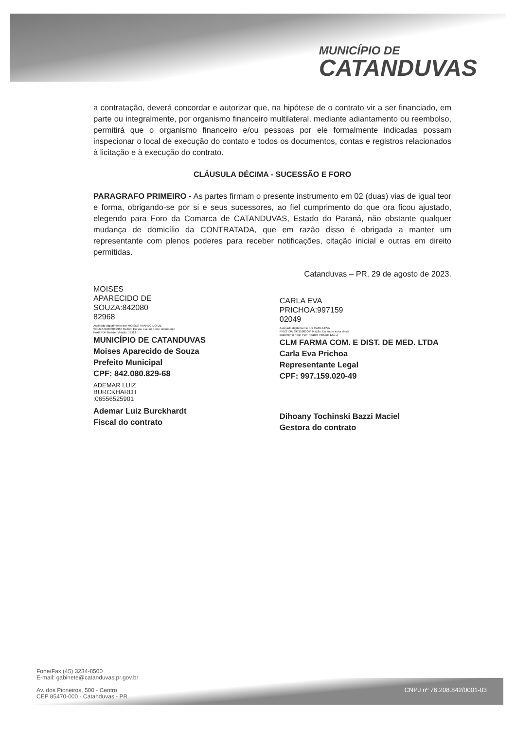MUNICÍPIO DE
CATANDUVAS
a contratação, deverá concordar e autorizar que, na hipótese de o contrato vir a ser financiado, em parte ou integralmente, por organismo financeiro multilateral, mediante adiantamento ou reembolso, permitirá que o organismo financeiro e/ou pessoas por ele formalmente indicadas possam inspecionar o local de execução do contato e todos os documentos, contas e registros relacionados à licitação e à execução do contrato.
CLÁUSULA DÉCIMA - SUCESSÃO E FORO
PARAGRAFO PRIMEIRO - As partes firmam o presente instrumento em 02 (duas) vias de igual teor e forma, obrigando-se por si e seus sucessores, ao fiel cumprimento do que ora ficou ajustado, elegendo para Foro da Comarca de CATANDUVAS, Estado do Paraná, não obstante qualquer mudança de domicílio da CONTRATADA, que em razão disso é obrigada a manter um representante com plenos poderes para receber notificações, citação inicial e outras em direito permitidas.
Catanduvas – PR, 29 de agosto de 2023.
MOISES
APARECIDO DE
SOUZA:842080
82968
Assinado digitalmente por MOISES APARECIDO DE SOUZA:84208082968 Razão: Eu sou o autor deste documento Foxit PDF Reader Versão: 12.0.1
MUNICÍPIO DE CATANDUVAS
Moises Aparecido de Souza
Prefeito Municipal
CPF: 842.080.829-68
ADEMAR LUIZ
BURCKHARDT
:06556525901
Ademar Luiz Burckhardt
Fiscal do contrato
CARLA EVA
PRICHOA:997159
02049
Assinado digitalmente por CARLA EVA PRICHOA:99715902049 Razão: Eu sou o autor deste documento Foxit PDF Reader Versão: 12.0.2
CLM FARMA COM. E DIST. DE MED. LTDA
Carla Eva Prichoa
Representante Legal
CPF: 997.159.020-49
Dihoany Tochinski Bazzi Maciel
Gestora do contrato
Fone/Fax (45) 3234-8500
E-mail: gabinete@catanduvas.pr.gov.br
Av. dos Pioneiros, 500 - Centro
CEP 85470-000 - Catanduvas - PR
CNPJ nº 76.208.842/0001-03